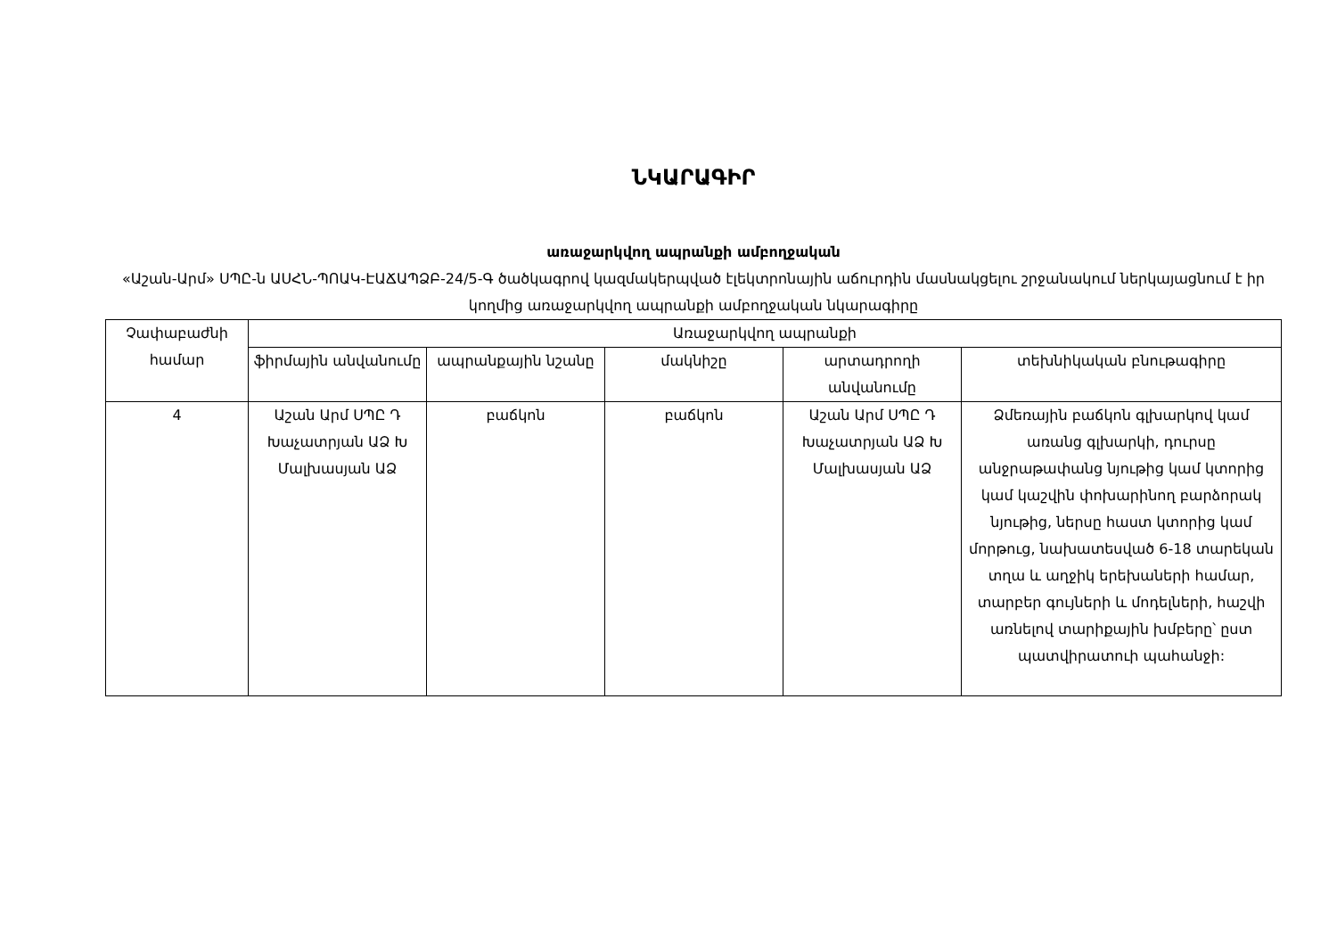ՆԿԱՐԱԳԻՐ
առաջարկվող ապրանքի ամբողջական
«Աշան-Արմ» ՍՊԸ-ն ԱՍՀՆ-ՊՈԱԿ-ԷԱՃԱՊՁԲ-24/5-Գ ծածկագրով կազմակերպված էլեկտրոնային աճուրդին մասնակցելու շրջանակում ներկայացնում է իր կողմից առաջարկվող ապրանքի ամբողջական նկարագիրը
| Չափաբաժնի համար | Առաջարկվող ապրանքի | | | | |
| --- | --- | --- | --- | --- | --- |
| | ֆիրմային անվանումը | ապրանքային նշանը | մակնիշը | արտադրողի անվանումը | տեխնիկական բնութագիրը |
| 4 | Աշան Արմ ՍՊԸ Դ Խաչատրյան ԱՁ Խ Մալխասյան ԱՁ | բաճկոն | բաճկոն | Աշան Արմ ՍՊԸ Դ Խաչատրյան ԱՁ Խ Մալխասյան ԱՁ | Ձմեռային բաճկոն գլխարկով կամ առանց գլխարկի, դուրսը անջրաթափանց նյութից կամ կտորից կամ կաշվին փոխարինող բարձորակ նյութից, ներսը հաստ կտորից կամ մորթուց, նախատեսված 6-18 տարեկան տղա և աղջիկ երեխաների համար, տարբեր գույների և մոդելների, հաշվի առնելով տարիքային խմբերը՝ ըստ պատվիրատուի պահանջի: |